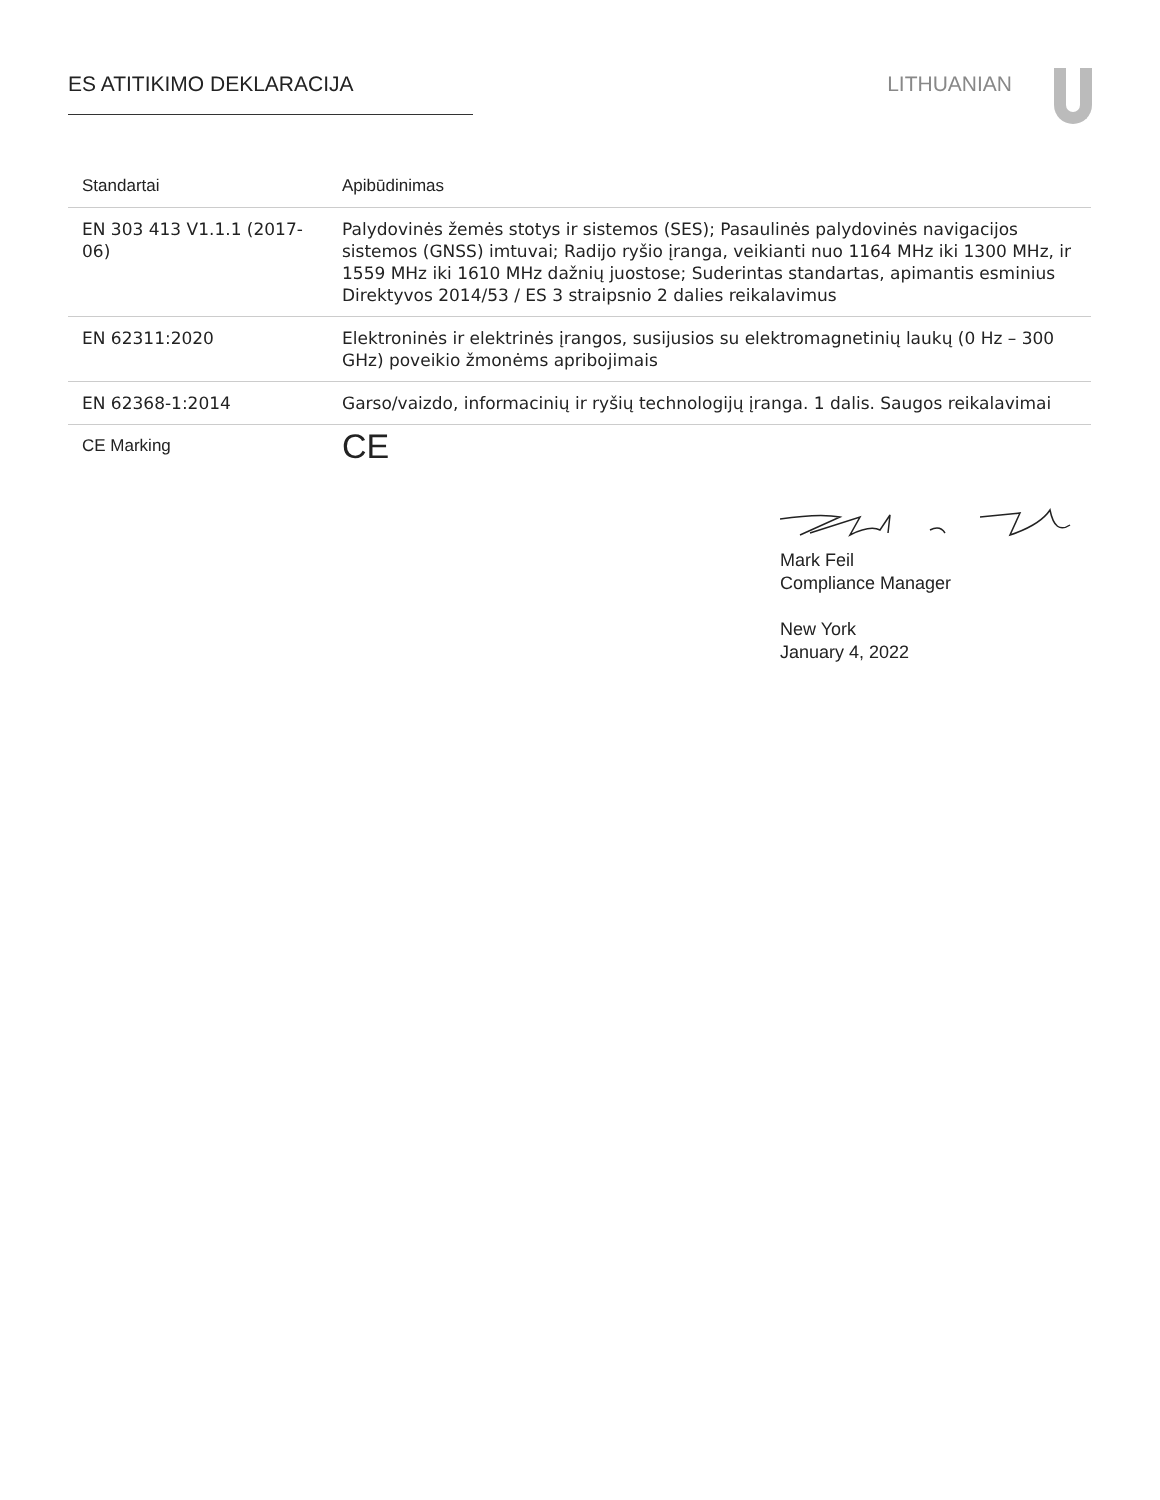ES ATITIKIMO DEKLARACIJA LITHUANIAN
| Standartai | Apibūdinimas |
| --- | --- |
| EN 303 413 V1.1.1 (2017-06) | Palydovinės žemės stotys ir sistemos (SES); Pasaulinės palydovinės navigacijos sistemos (GNSS) imtuvai; Radijo ryšio įranga, veikianti nuo 1164 MHz iki 1300 MHz, ir 1559 MHz iki 1610 MHz dažnių juostose; Suderintas standartas, apimantis esminius Direktyvos 2014/53 / ES 3 straipsnio 2 dalies reikalavimus |
| EN 62311:2020 | Elektroninės ir elektrinės įrangos, susijusios su elektromagnetinių laukų (0 Hz – 300 GHz) poveikio žmonėms apribojimais |
| EN 62368-1:2014 | Garso/vaizdo, informacinių ir ryšių technologijų įranga. 1 dalis. Saugos reikalavimai |
| CE Marking | CE |
Mark Feil
Compliance Manager
New York
January 4, 2022